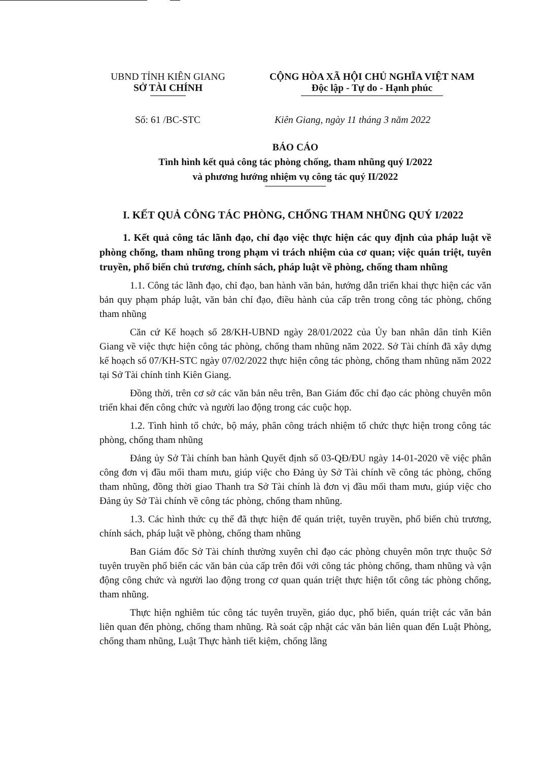UBND TỈNH KIÊN GIANG
SỞ TÀI CHÍNH
CỘNG HÒA XÃ HỘI CHỦ NGHĨA VIỆT NAM
Độc lập - Tự do - Hạnh phúc
Số: 61 /BC-STC Kiên Giang, ngày 11 tháng 3 năm 2022
BÁO CÁO
Tình hình kết quả công tác phòng chống, tham nhũng quý I/2022
và phương hướng nhiệm vụ công tác quý II/2022
I. KẾT QUẢ CÔNG TÁC PHÒNG, CHỐNG THAM NHŨNG QUÝ I/2022
1. Kết quả công tác lãnh đạo, chỉ đạo việc thực hiện các quy định của pháp luật về phòng chống, tham nhũng trong phạm vi trách nhiệm của cơ quan; việc quán triệt, tuyên truyền, phổ biến chủ trương, chính sách, pháp luật về phòng, chống tham nhũng
1.1. Công tác lãnh đạo, chỉ đạo, ban hành văn bản, hướng dẫn triển khai thực hiện các văn bản quy phạm pháp luật, văn bản chỉ đạo, điều hành của cấp trên trong công tác phòng, chống tham nhũng
Căn cứ Kế hoạch số 28/KH-UBND ngày 28/01/2022 của Ủy ban nhân dân tỉnh Kiên Giang về việc thực hiện công tác phòng, chống tham nhũng năm 2022. Sở Tài chính đã xây dựng kế hoạch số 07/KH-STC ngày 07/02/2022 thực hiện công tác phòng, chống tham nhũng năm 2022 tại Sở Tài chính tỉnh Kiên Giang.
Đồng thời, trên cơ sở các văn bản nêu trên, Ban Giám đốc chỉ đạo các phòng chuyên môn triển khai đến công chức và người lao động trong các cuộc họp.
1.2. Tình hình tổ chức, bộ máy, phân công trách nhiệm tổ chức thực hiện trong công tác phòng, chống tham nhũng
Đảng ủy Sở Tài chính ban hành Quyết định số 03-QĐ/ĐU ngày 14-01-2020 về việc phân công đơn vị đầu mối tham mưu, giúp việc cho Đảng ủy Sở Tài chính về công tác phòng, chống tham nhũng, đồng thời giao Thanh tra Sở Tài chính là đơn vị đầu mối tham mưu, giúp việc cho Đảng ủy Sở Tài chính về công tác phòng, chống tham nhũng.
1.3. Các hình thức cụ thể đã thực hiện để quán triệt, tuyên truyền, phổ biến chủ trương, chính sách, pháp luật về phòng, chống tham nhũng
Ban Giám đốc Sở Tài chính thường xuyên chỉ đạo các phòng chuyên môn trực thuộc Sở tuyên truyền phổ biến các văn bản của cấp trên đối với công tác phòng chống, tham nhũng và vận động công chức và người lao động trong cơ quan quán triệt thực hiện tốt công tác phòng chống, tham nhũng.
Thực hiện nghiêm túc công tác tuyên truyền, giáo dục, phổ biến, quán triệt các văn bản liên quan đến phòng, chống tham nhũng. Rà soát cập nhật các văn bản liên quan đến Luật Phòng, chống tham nhũng, Luật Thực hành tiết kiệm, chống lãng